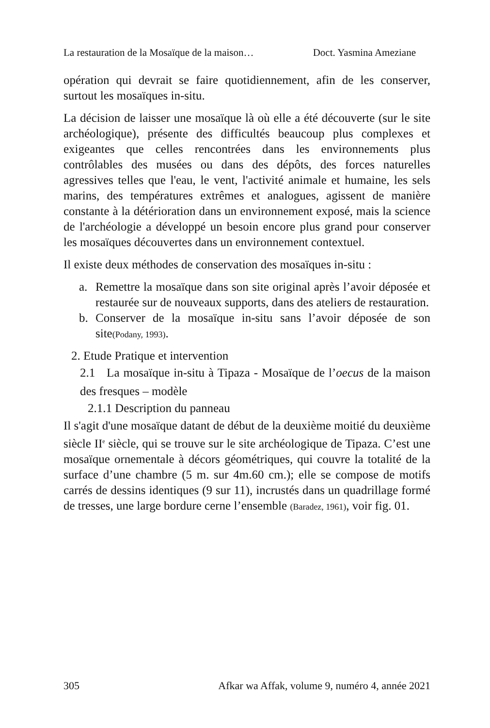La restauration de la Mosaïque de la maison… Doct. Yasmina Ameziane
opération qui devrait se faire quotidiennement, afin de les conserver, surtout les mosaïques in-situ.
La décision de laisser une mosaïque là où elle a été découverte (sur le site archéologique), présente des difficultés beaucoup plus complexes et exigeantes que celles rencontrées dans les environnements plus contrôlables des musées ou dans des dépôts, des forces naturelles agressives telles que l'eau, le vent, l'activité animale et humaine, les sels marins, des températures extrêmes et analogues, agissent de manière constante à la détérioration dans un environnement exposé, mais la science de l'archéologie a développé un besoin encore plus grand pour conserver les mosaïques découvertes dans un environnement contextuel.
Il existe deux méthodes de conservation des mosaïques in-situ :
a. Remettre la mosaïque dans son site original après l’avoir déposée et restaurée sur de nouveaux supports, dans des ateliers de restauration.
b. Conserver de la mosaïque in-situ sans l’avoir déposée de son site(Podany, 1993).
2. Etude Pratique et intervention
2.1 La mosaïque in-situ à Tipaza - Mosaïque de l’oecus de la maison des fresques – modèle
2.1.1 Description du panneau
Il s'agit d'une mosaïque datant de début de la deuxième moitié du deuxième siècle II<sup>e</sup> siècle, qui se trouve sur le site archéologique de Tipaza. C’est une mosaïque ornementale à décors géométriques, qui couvre la totalité de la surface d’une chambre (5 m. sur 4m.60 cm.); elle se compose de motifs carrés de dessins identiques (9 sur 11), incrustés dans un quadrillage formé de tresses, une large bordure cerne l’ensemble (Baradez, 1961), voir fig. 01.
305 Afkar wa Affak, volume 9, numéro 4, année 2021